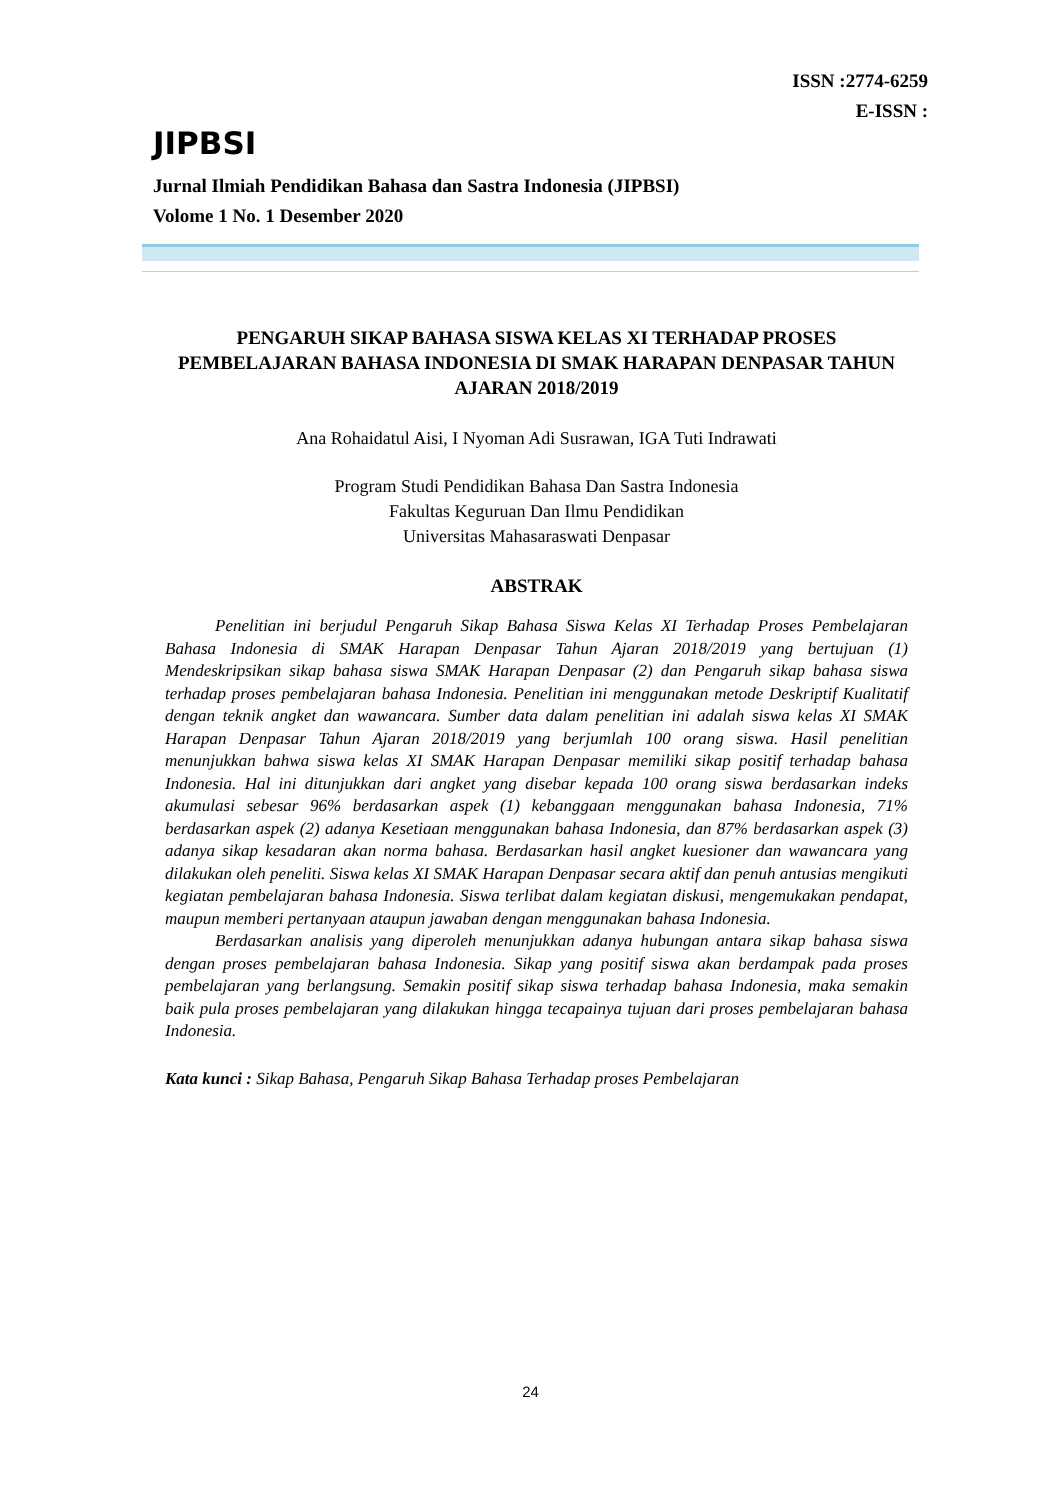ISSN :2774-6259
E-ISSN :
JIPBSI
Jurnal Ilmiah Pendidikan Bahasa dan Sastra Indonesia (JIPBSI)
Volome 1 No. 1 Desember 2020
PENGARUH SIKAP BAHASA SISWA KELAS XI TERHADAP PROSES PEMBELAJARAN BAHASA INDONESIA DI SMAK HARAPAN DENPASAR TAHUN AJARAN 2018/2019
Ana Rohaidatul Aisi, I Nyoman Adi Susrawan, IGA Tuti Indrawati
Program Studi Pendidikan Bahasa Dan Sastra Indonesia
Fakultas Keguruan Dan Ilmu Pendidikan
Universitas Mahasaraswati Denpasar
ABSTRAK
Penelitian ini berjudul Pengaruh Sikap Bahasa Siswa Kelas XI Terhadap Proses Pembelajaran Bahasa Indonesia di SMAK Harapan Denpasar Tahun Ajaran 2018/2019 yang bertujuan (1) Mendeskripsikan sikap bahasa siswa SMAK Harapan Denpasar (2) dan Pengaruh sikap bahasa siswa terhadap proses pembelajaran bahasa Indonesia. Penelitian ini menggunakan metode Deskriptif Kualitatif dengan teknik angket dan wawancara. Sumber data dalam penelitian ini adalah siswa kelas XI SMAK Harapan Denpasar Tahun Ajaran 2018/2019 yang berjumlah 100 orang siswa. Hasil penelitian menunjukkan bahwa siswa kelas XI SMAK Harapan Denpasar memiliki sikap positif terhadap bahasa Indonesia. Hal ini ditunjukkan dari angket yang disebar kepada 100 orang siswa berdasarkan indeks akumulasi sebesar 96% berdasarkan aspek (1) kebanggaan menggunakan bahasa Indonesia, 71% berdasarkan aspek (2) adanya Kesetiaan menggunakan bahasa Indonesia, dan 87% berdasarkan aspek (3) adanya sikap kesadaran akan norma bahasa. Berdasarkan hasil angket kuesioner dan wawancara yang dilakukan oleh peneliti. Siswa kelas XI SMAK Harapan Denpasar secara aktif dan penuh antusias mengikuti kegiatan pembelajaran bahasa Indonesia. Siswa terlibat dalam kegiatan diskusi, mengemukakan pendapat, maupun memberi pertanyaan ataupun jawaban dengan menggunakan bahasa Indonesia.
Berdasarkan analisis yang diperoleh menunjukkan adanya hubungan antara sikap bahasa siswa dengan proses pembelajaran bahasa Indonesia. Sikap yang positif siswa akan berdampak pada proses pembelajaran yang berlangsung. Semakin positif sikap siswa terhadap bahasa Indonesia, maka semakin baik pula proses pembelajaran yang dilakukan hingga tecapainya tujuan dari proses pembelajaran bahasa Indonesia.
Kata kunci : Sikap Bahasa, Pengaruh Sikap Bahasa Terhadap proses Pembelajaran
24